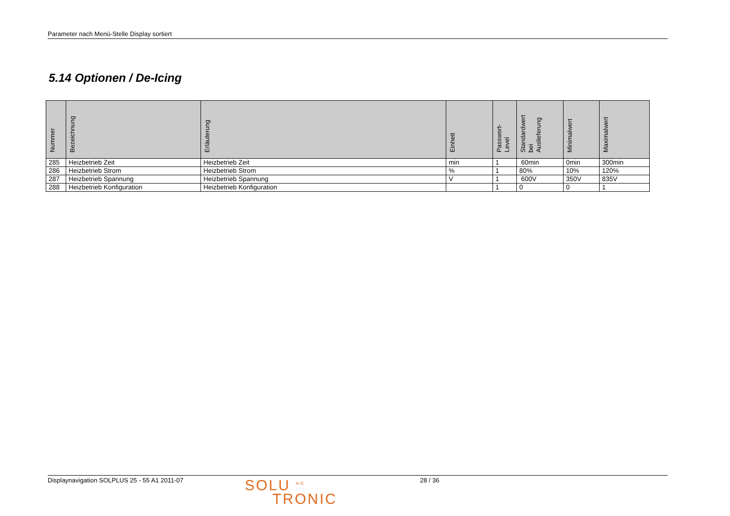Parameter nach Menü-Stelle Display sortiert
5.14 Optionen / De-Icing
| Nummer | Bezeichnung | Erläuterung | Einheit | Passwort- Level | Standardwert bei Auslieferung | Minimalwert | Maximalwert |
| --- | --- | --- | --- | --- | --- | --- | --- |
| 285 | Heizbetrieb Zeit | Heizbetrieb Zeit | min | 1 | 60min | 0min | 300min |
| 286 | Heizbetrieb Strom | Heizbetrieb Strom | % | 1 | 80% | 10% | 120% |
| 287 | Heizbetrieb Spannung | Heizbetrieb Spannung | V | 1 | 600V | 350V | 835V |
| 288 | Heizbetrieb Konfiguration | Heizbetrieb Konfiguration | | 1 | 0 | 0 | 1 |
Displaynavigation SOLPLUS 25 - 55 A1 2011-07
SOLU <sup>AG</sup>
TRONIC
28 / 36